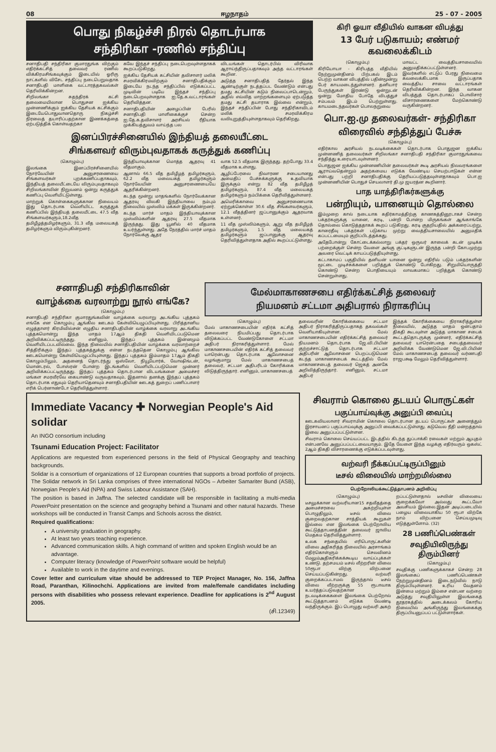08 ஈழநாதம் 25 - 07 - 2005
பொது நிகழ்ச்சி நிரல் தொடர்பாக
சந்திரிகா -ரணில் சந்திப்பு
சனாதிபதி சந்திரிகா குமாரதுங்க விற்கும் எதிர்க்கட்சித் தலைவர் ரணில் விக்கிரமசிங்கவுக்கும் இடையில் ஓரிரு நாட்களில் விசேட சந்திப்பு நடைபெறுவதாக சனாதிபதி மாளிகை வட்டாரத்தகவல்கள் தெரிவிக்கின்றன.
சிறிலங்கா சுதந்திரக் கட்சி தலைமையிலான பொதுசன ஐக்கிய முன்னணிக்கும் ஐக்கிய தேசியக் கட்சிக்கும் இடையேபொதுவானதொரு நிகழ்ச்சி நிரலைத் தயாரிப்பதற்கான இணக்கத்தை ஏற்படுத்திக் கொள்வதற்கா
கவே இந்தச் சந்திப்பு நடைபெறவுள்ளதாகக் கூறப்படுகிறது.
ஐக்கிய தேசியக் கட்சியின் தவிசாளர் மலிக் சமரவிக்கிரமவிற்கும் சனாதிபதிக்கும் இடையே நடந்த சந்திப்பில் எடுக்கப்பட்ட முடிவின் படியே இந்தச் சந்திப்பு நடைபெறவுள்ளதாக ஐ.தே.க.வட்டாரங்கள் தெரிவித்தன.
சனாதிபதியின் அழைப்பின் பேரில் சனாதிபதி மாளிகைக்குச் சென்ற ஐ.தே.க.தவிசாளர் அரசியல் ரீதியாக முக்கியத்துவம் வாய்ந்த பல
விடயங்கள் தொடர்பில் விரிவாக ஆராய்ந்திருப்பதாகவும் அந்த வட்டாரங்கள் கூறின.
அடுத்த சனாதிபதித் தேர்தல் இந்த ஆண்டிற்குள் நடத்தப்பட வேண்டும் என்பது தமது கட்சியின் கடும் நிலைப்பாடென்றும், அதில் எவ்வித மாற்றங்களையும் ஏற்படுத்த தமது கட்சி தயாராக இல்லை என்றும், இந்தச் சந்திப்பின் போது சந்திரிகாவிடம் மலிக் சமரவிக்கிரம வலியுறுத்தியுள்ளதாகவும் தெரிகிறது.
இனப்பிரச்சினையில் இந்தியத் தலையீட்டை
சிங்களவர் விரும்புவதாகக் கருத்துக் கணிப்பு
(கொழும்பு)
இலங்கை இனப்பிரச்சினையில் நோர்வேயின் அனுசரணையை சிங்களவர்கள் புறக்கணிப்பதாகவும், இந்தியத் தலையீட்டையே விரும்புவதாகவும் சிறிலங்காவின் நிறுவனம் ஒன்று கருத்துக் கணிப்பு வெளியிட்டுள்ளது.
மாற்றுக் கொள்கைகளுக்கான நிலையம் இது தொடர்பாக வெளியிட்ட கருத்துக் கணிப்பில் இந்தியத் தலையீட்டை 47.5 வீத சிங்களவர்களும்,18.2வீத தமிழீழத்தமிழர்களும், 31.3 வீத மலையகத் தமிழர்களும் விரும்புகின்றனர்.
இந்தியாவுக்கான மொத்த ஆதரவு 41 வீதமாகும்.
ஆனால் 66.5 வீத தமிழீழத் தமிழர்களும், 62.2 வீத மலையகத் தமிழர்களும் நோர்வேயின் அனுசரணையையே ஆதரிக்கின்றனர்.
கடந்த மூன்று மாதங்களில் நோர்வேக்கான ஆதரவு விலகி இந்தியாவை நம்பும் நிலையில் முஸ்லிம் மக்கள் இருக்கின்றனர்.
கடந்த மார்ச் மாதம் இந்தியாவுக்கான முஸ்லிம்களின் ஆதரவு 27.5 வீதமாக இருந்தது. இது யூனில் 40 வீதமாக உயர்ந்துள்ளது. அதே நேரத்தில் மார்ச் மாதம் நோர்வேக்கு ஆதர
வாக 52.5 வீதமாக இருந்தது. தற்போது 33.4 வீதமாக உள்ளது.
ஆழிப்பேரலை நிவாரண சபையானது அமைதிப் பேச்சுக்களுக்கு உதவியாக இருக்கும் என்று 82 வீத தமிழீழத் தமிழர்களும், 87.4 வீத மலையகத் தமிழர்களும் நம்பிக்கை தெரிவித்துள்ளனர்.
அமெரிக்காவை அனுசரணையாக ஏற்றுக்கொள்ள 30.6 வீத சிங்களவர்களும், 12.1 வீதத்தினர் ஜப்பானுக்கும் ஆதரவாக உள்ளனர்.
11 வீத முஸ்லிம்களும், ஆறு வீத தமிழீழத் தமிழர்களும், 1.5 வீத மலையகத் தமிழர்களும் ஜப்பானுக்கு ஆதரவு தெரிவித்துள்ளதாக அதில் கூறப்பட்டுள்ளது.
கிரி ஓயா வீதியில் வாகன விபத்து
13 பேர் படுகாயம்; எண்மர் கவலைக்கிடம்
(கொழும்பு)
கிரியோயா - கிரிபத்த வீதியில் நேற்றுமுன்தினம் பிற்பகல் இடம் பெற்ற வாகன விபத்தில் பதின்மூன்று பேர் காயமடைந்துள்ளனர். தனியார் பேருந்துகள் இரண்டு ஒன்றுடன் ஒன்று மோதிய போதே விபத்துச் சம்பவம் இடம் பெற்றுள்ளது. காயமடைந்தவர்கள் பொலநறுவை
மாவட்ட வைத்தியசாலையில் அனுமதிக்கப்பட்டுள்ளனர். இவர்களில் எட்டுப் பேரது நிலைமை கவலைக்கிடமாக இருப்பதாக வைத்திய சாலை வட்டாரங்கள் தெரிவிக்கின்றன. இந்த வாகன விபத்துத் தொடர்பாகப் பொலிசார் விசாரணைகளை மேற்கொண்டு வருகின்றனர்.
பொ.ஐ.மு தலைவர்கள்- சந்திரிகா
விரைவில் சந்தித்துப் பேச்சு
(கொழும்பு)
எதிர்கால அரசியல் நடவடிக்கைகள் தொடர்பாக பொதுஜன ஐக்கிய முன்னணித் தலைவர்கள் சிறிலங்கா சனாதிபதி சந்திரிகா குமாரதுங்கவை சந்தித்து உரையாடவுள்ளனர்.
பொதுஜன ஐக்கிய முன்னணியின் தலைவர்கள் கூடி அரசியல் நிலவரங்களை ஆராய்வதென்றும் அதற்கமைய எடுக்க வேண்டிய செயற்பாடுகள் என்ன என்பது பற்றி சனாதிபதிக்கு தெரியப்படுத்தவுள்ளதாகவும் பொ.ஐ முன்னணியின் பொதுச் செயலாளர் தி.மு ஜயரத்ன கூறினார்.
பாத யாத்திரிகர்களுக்கு
பன்றியும், யானையும் தொல்லை
இம்முறை கால் நடையாக கதிர்காமத்திற்கு காணகத்தினூடாகச் சென்ற பக்தர்களுக்கு யானை, கரடி, பன்றி போன்ற மிருகங்கள் ஆங்காங்கே தொல்லை கொடுத்ததாகக் கூறப் படுகிறது. கரடி குதறியதில் அக்கரைப்பற்று, காரைதீவு பக்தர்கள் படுகாய முற்று வைத்தியசாலையில் அனுமதிக் கப்பட்டமையும் குறிப்பிடத்தக்கது.
அதேபோன்று கோட்டைக்கல்லாறு பக்தர் ஒருவர் காலைக் கடன் முடிக்க பற்றைக்குள் சென்ற வேளை அங்கு குட்டிகளுடன் இருந்த பன்றி கோபமுற்று அவரை வெட்டிக் காயப்படுத்தியுள்ளது.
கட்டாகாமப் பகுதியில் தனியன் யானை ஒன்று எதிரில் படும் பக்தர்களின் மூட்டை முடிச்சுக்களை பறித்துக் கொண்டு போகிறது. சிறுமியொருத்தி கொண்டு சென்ற பொதியையும் லாவகமாகப் பறித்துக் கொண்டு சென்றுள்ளது.
சனாதிபதி சந்திரிகாவின்
வாழ்க்கை வரலாற்று நூல் எங்கே?
(கொழும்பு)
சனாதிபதி சந்திரிகா குமாரதுங்கவின் வாழ்க்கை வரலாறு அடங்கிய புத்தகம் எங்கே என கொழும்பு ஆங்கில ஊடகம் கேள்வியெழுப்பியுள்ளது. பிரித்தானிய எழுத்தாளர் கிரமிவில்சன் எழுதிய சனாதிபதியின் வாழ்க்கை வரலாறு அடங்கிய புத்தகமொன்று இந்த மாதம் 17ஆம் திகதி வெளியிடப்படுமென அறிவிக்கப்பட்டிருந்தது. எனினும், இந்தப் புத்தகம் இன்னமும் வெளியிடப்படவில்லை. இந்த நிலையில் சனாதிபதியின் வாழ்க்கை வரலாற்றைச் சித்திரிக்கும் இந்தப் புத்தகத்துக்கு என்ன நடந்ததென கொழும்பு ஆங்கில ஊடகமொன்று கேள்வியெழுப்பியுள்ளது. இந்தப் புத்தகம் இம்மாதம் 17ஆம் திகதி கொழும்பிலும், அதனைத் தொடர்ந்து ஒஸ்லோ, நியூயோர்க், வோஷிங்டன், மொன்டரல், போஸ்ரன் போன்ற இடங்களில் வெளியிடப்படுமென முன்னர் அறிவிக்கப்பட்டிருந்தது. இந்தப் புத்தகம் தொடர்பான விடயங்களை அமைச்சர் மங்கள சமரவீரவே கையாண்டு வருவதாகவும், இதனால் தனக்கு இந்தப் புத்தகம் தொடர்பாக எதுவும் தெரியாதெனவும் சனாதிபதியின் ஊடகத் துறைப் பணிப்பாளர் எரிக் பெர்னாண்டோ தெரிவித்துள்ளார்.
மேல்மாகாணசபை எதிர்க்கட்சித் தலைவர்
நியமனம் சட்டமா அதிபரால் நிராகரிப்பு
(கொழும்பு)
மேல் மாகாணசபையின் எதிர்க் கட்சித் தலைவரை நியமிப்பது தொடர்பாக விடுக்கப்பட்ட வேண்டுகோளை சட்டமா அதிபர் நிராகரித்துள்ளார். மேல் மாகாணசபையின் எதிர்க் கட்சித் தலைவர் யாரென்பது தொடர்பாக ஆலோசனை வழங்குமாறு மேல் மாகாணசபைத் தலைவர், சட்டமா அதிபரிடம் கோரிக்கை விடுத்திருந்தார். எனினும், மாகாணசபைத்
தலைவரின் கோரிக்கையை சட்டமா அதிபர் நிராகரித்திருப்பதாகத் தகவல்கள் வெளியாகியுள்ளன. மேல் மாகாணசபையின் எதிர்க்கட்சித் தலைவர் நியமனம் தொடர்பாக ஜே.வி.பியின் குற்றச்சாட்டுத் தொடர்பாக சட்டமா அதிபரின் ஆலோசனை பெறப்படுமென கடந்த மாகாணசபைக் கூட்டத்தில் மேல் மாகாணசபைத் தலைவர் ஜெகத் அனகே அறிவித்திருந்தார். எனினும், சட்டமா அதிபர்
இந்தக் கோரிக்கையை நிராகரித்துள்ள நிலையில், அடுத்த மாதம் ஒன்பதாம் திகதி கூடவுள்ள அடுத்த மாகாண சபைக் கூட்டத்தொடருக்கு முன்னர், எதிர்க்கட்சித் தலைவர் யாரென்பதை சபைத்தலைவர் அறிவிக்க வேண்டுமென ஜே.வி.பியின் மேல் மாகாணசபைத் தலைவர் வர்ணபதி ராஜபக்ஷ மேலும் தெரிவித்துள்ளார்.
Immediate Vacancy ✚ Norwegian People's Aid solidar
An INGO consortium including
Tsunami Education Project: Facilitator
Applications are requested from experienced persons in the field of Physical Geography and teaching backgrounds.
Solidar is a consortium of organizations of 12 European countries that supports a broad portfolio of projects. The Solidar network in Sri Lanka comprises of three international NGOs – Arbeiter Samariter Bund (ASB), Norwegian People's Aid (NPA) and Swiss Labour Assistance (SAH).
The position is based in Jaffna. The selected candidate will be responsible in facilitating a multi-media PowerPoint presentation on the science and geography behind a Tsunami and other natural hazards. These workshops will be conducted in Transit Camps and Schools across the district.
Required qualifications:
A university graduation in geography.
At least two years teaching experience.
Advanced communication skills. A high command of written and spoken English would be an advantage.
Computer literacy (knowledge of PowerPoint software would be helpful)
Available to work in the daytime and evenings.
Cover letter and curriculum vitae should be addressed to TEP Project Manager, No. 156, Jaffna Road, Paranthan, Kilinochchi. Applications are invited from male/female candidates including persons with disabilities who possess relevant experience. Deadline for applications is 2<sup>nd</sup> August 2005.
(சி.12349)
சிவராம் கொலை தடயப் பொருட்கள்
பகுப்பாய்வுக்கு அனுப்பி வைப்பு
ஊடகவியலாளர் சிவராமின் கொலை தொடர்பான தடயப் பொருட்கள் அனைத்தும் இரசாயனப் பகுப்பாய்வுக்கு அனுப்பி வைக்கப்பட்டுள்ளது. கடுவெல நீதி மன்றத்தால் இவை அனுப்பப்பட்டுள்ளன.
சிவராம் கொலை செய்யப்பட்ட இடத்தில் கிடந்த துப்பாக்கி ரவைகள் மற்றும் ஆயுதம் என்பனவே அனுப்பப்பட்டவையாகும். இதே வேளை இந்த வழக்கு எதிர்வரும் ஒகஸ்ட் 2ஆம் திகதி விசாரணைக்கு எடுக்கப்படவுள்ளது.
வற்வரி நீக்கப்பட்டிருப்பினும்
டீசல் விலையில் மாற்றமில்லை
பெற்றோலியக்கூட்டுத்தாபனம் அறிவிப்பு
(கொழும்பு)
டீசலுக்கான வற்வரியான15 சதவீதத்தை அமைச்சரவை அகற்றியுள்ள பொழுதிலும், டீசல் விலை குறைவதற்கான சாத்தியக் கூறுகள் இல்லை என இலங்கை பெற்றோலிய கூட்டுத்தாபனத்தின் தலைவர் ஜாலிய மெதகம தெரிவித்துள்ளார்.
உலக சந்தையில் எரிபொருட்களின் விலை அதிகரித்த நிலையில் அரசாங்கம் எதிர்கொள்ளும் செலவினம் மேலும்அதிகரிக்கக்கூடிய வாய்ப்புக்கள் உண்டு. தற்சமயம் டீசல் லீற்றரின் விலை 50ரூபா விற்கு விற்பனை செய்யப்படுகின்றது. வற்வரி குறைக்கப்படாமல் இருந்தால் டீசல் விலை லீற்றருக்கு 55 ரூபாவாக உயர்த்தப்படுவதற்கான நடவடிக்கைகளை இலங்கை பெற்றோல் கூட்டுத்தாபனம் எடுக்க வேண்டி வந்திருக்கும். இப் பொழுது வற்வரி அகற்
றப்பட்டுள்ளதால் டீசலின் விலையை குறைக்கவோ அல்லது கூட்டவோ அவசியம் இல்லை.இதன் அடிப்படையில் பழைய விலையாகிய 50 ரூபா விற்கே நாம் விற்பனை செய்யமுடிவு எடுத்துள்ளோம். (32)
28 பணிப்பெண்கள்
சவுதியிலிருந்து திரும்பினர்
(கொழும்பு)
சவுதிக்கு பணிகளுக்காகச் சென்ற 28 இலங்கைப் பணிப்பெண்கள் நேற்றுமுன்தினம் இடைநடுவில் நாடு திரும்பியுள்ளனர். உரிய வேதனம் இன்மை மற்றும் இம்சை என்பன வற்றை அடுத்து சவுதியிலுள்ள இலங்கைத் தூதரகத்தில் அடைக்கலம் கோரிய நிலையில் அங்கிருந்து இலங்கைக்கு திருப்பியனுப்பப் பட்டுள்ளார்கள்.